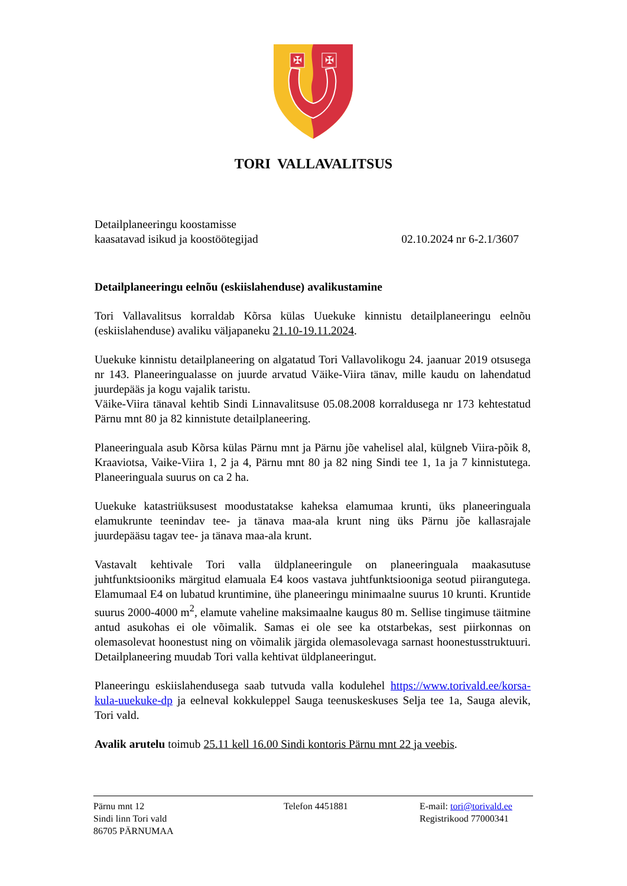✠
✠
TORI VALLAVALITSUS
Detailplaneeringu koostamisse
kaasatavad isikud ja koostöötegijad 02.10.2024 nr 6-2.1/3607
Detailplaneeringu eelnõu (eskiislahenduse) avalikustamine
Tori Vallavalitsus korraldab Kõrsa külas Uuekuke kinnistu detailplaneeringu eelnõu (eskiislahenduse) avaliku väljapaneku 21.10-19.11.2024.
Uuekuke kinnistu detailplaneering on algatatud Tori Vallavolikogu 24. jaanuar 2019 otsusega nr 143. Planeeringualasse on juurde arvatud Väike-Viira tänav, mille kaudu on lahendatud juurdepääs ja kogu vajalik taristu.
Väike-Viira tänaval kehtib Sindi Linnavalitsuse 05.08.2008 korraldusega nr 173 kehtestatud Pärnu mnt 80 ja 82 kinnistute detailplaneering.
Planeeringuala asub Kõrsa külas Pärnu mnt ja Pärnu jõe vahelisel alal, külgneb Viira-põik 8, Kraaviotsa, Vaike-Viira 1, 2 ja 4, Pärnu mnt 80 ja 82 ning Sindi tee 1, 1a ja 7 kinnistutega. Planeeringuala suurus on ca 2 ha.
Uuekuke katastriüksusest moodustatakse kaheksa elamumaa krunti, üks planeeringuala elamukrunte teenindav tee- ja tänava maa-ala krunt ning üks Pärnu jõe kallasrajale juurdepääsu tagav tee- ja tänava maa-ala krunt.
Vastavalt kehtivale Tori valla üldplaneeringule on planeeringuala maakasutuse juhtfunktsiooniks märgitud elamuala E4 koos vastava juhtfunktsiooniga seotud piirangutega. Elamumaal E4 on lubatud kruntimine, ühe planeeringu minimaalne suurus 10 krunti. Kruntide suurus 2000-4000 m<sup>2</sup>, elamute vaheline maksimaalne kaugus 80 m. Sellise tingimuse täitmine antud asukohas ei ole võimalik. Samas ei ole see ka otstarbekas, sest piirkonnas on olemasolevat hoonestust ning on võimalik järgida olemasolevaga sarnast hoonestusstruktuuri. Detailplaneering muudab Tori valla kehtivat üldplaneeringut.
Planeeringu eskiislahendusega saab tutvuda valla kodulehel https://www.torivald.ee/korsa-kula-uuekuke-dp ja eelneval kokkuleppel Sauga teenuskeskuses Selja tee 1a, Sauga alevik, Tori vald.
Avalik arutelu toimub 25.11 kell 16.00 Sindi kontoris Pärnu mnt 22 ja veebis.
Pärnu mnt 12
Sindi linn Tori vald
86705 PÄRNUMAA
Telefon 4451881 E-mail: tori@torivald.ee
Registrikood 77000341